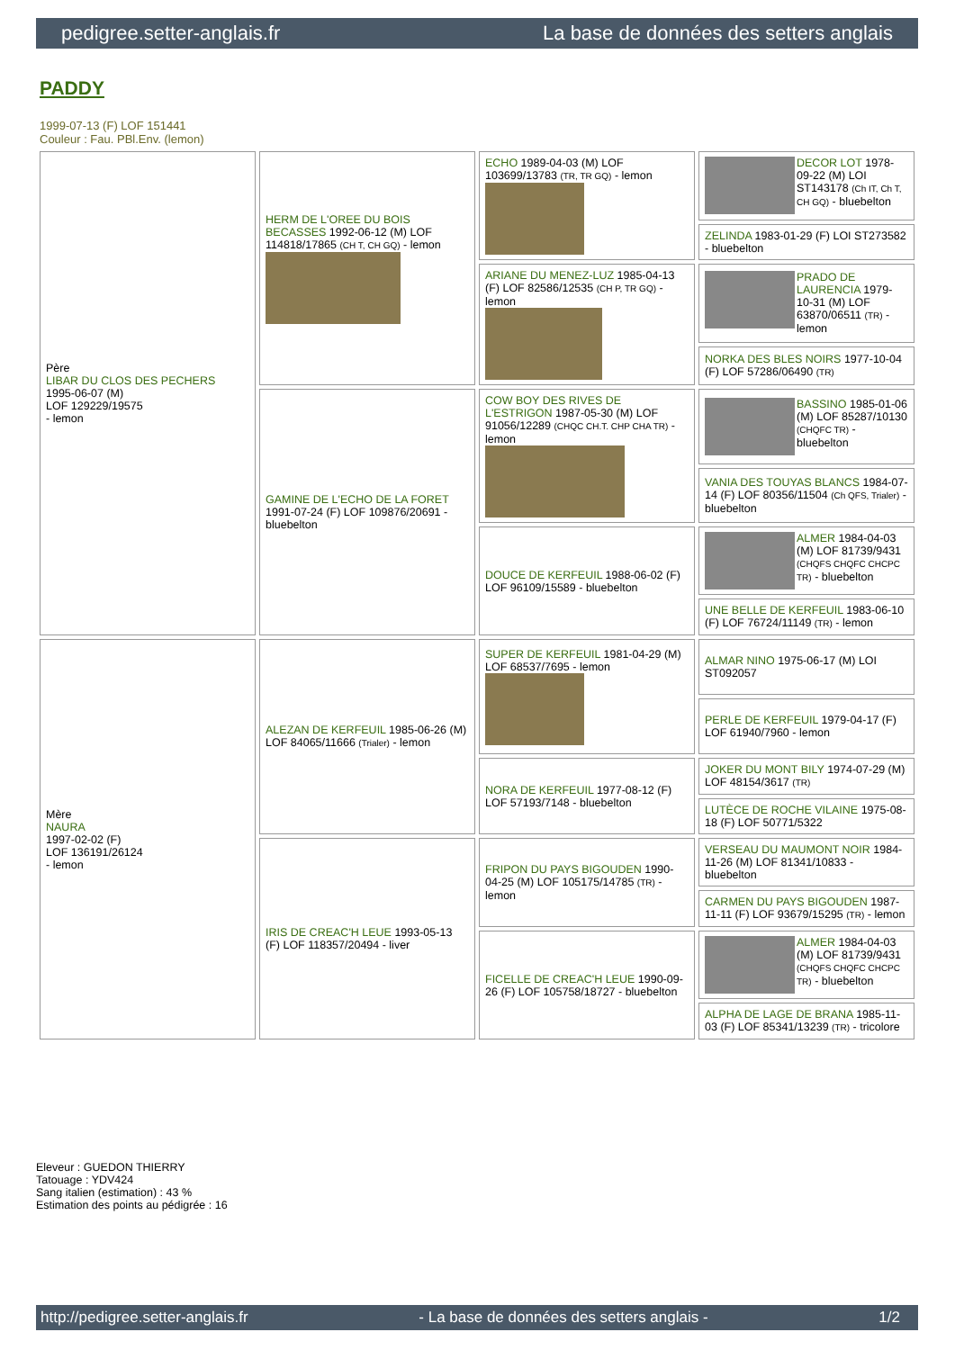pedigree.setter-anglais.fr La base de données des setters anglais
PADDY
1999-07-13 (F) LOF 151441
Couleur : Fau. PBl.Env. (lemon)
| Père LIBAR DU CLOS DES PECHERS 1995-06-07 (M) LOF 129229/19575 - lemon | HERM DE L'OREE DU BOIS BECASSES 1992-06-12 (M) LOF 114818/17865 (CH T, CH GQ) - lemon | ECHO 1989-04-03 (M) LOF 103699/13783 (TR, TR GQ) - lemon | DECOR LOT 1978-09-22 (M) LOI ST143178 (Ch IT, Ch T, CH GQ) - bluebelton |
| | | | ZELINDA 1983-01-29 (F) LOI ST273582 - bluebelton |
| | | ARIANE DU MENEZ-LUZ 1985-04-13 (F) LOF 82586/12535 (CH P, TR GQ) - lemon | PRADO DE LAURENCIA 1979-10-31 (M) LOF 63870/06511 (TR) - lemon |
| | | | NORKA DES BLES NOIRS 1977-10-04 (F) LOF 57286/06490 (TR) |
| | GAMINE DE L'ECHO DE LA FORET 1991-07-24 (F) LOF 109876/20691 - bluebelton | COW BOY DES RIVES DE L'ESTRIGON 1987-05-30 (M) LOF 91056/12289 (CHQC CH.T. CHP CHA TR) - lemon | BASSINO 1985-01-06 (M) LOF 85287/10130 (CHQFC TR) - bluebelton |
| | | | VANIA DES TOUYAS BLANCS 1984-07-14 (F) LOF 80356/11504 (Ch QFS, Trialer) - bluebelton |
| | | DOUCE DE KERFEUIL 1988-06-02 (F) LOF 96109/15589 - bluebelton | ALMER 1984-04-03 (M) LOF 81739/9431 (CHQFS CHQFC CHCPC TR) - bluebelton |
| | | | UNE BELLE DE KERFEUIL 1983-06-10 (F) LOF 76724/11149 (TR) - lemon |
| Mère NAURA 1997-02-02 (F) LOF 136191/26124 - lemon | ALEZAN DE KERFEUIL 1985-06-26 (M) LOF 84065/11666 (Trialer) - lemon | SUPER DE KERFEUIL 1981-04-29 (M) LOF 68537/7695 - lemon | ALMAR NINO 1975-06-17 (M) LOI ST092057 |
| | | | PERLE DE KERFEUIL 1979-04-17 (F) LOF 61940/7960 - lemon |
| | | NORA DE KERFEUIL 1977-08-12 (F) LOF 57193/7148 - bluebelton | JOKER DU MONT BILY 1974-07-29 (M) LOF 48154/3617 (TR) |
| | | | LUTÈCE DE ROCHE VILAINE 1975-08-18 (F) LOF 50771/5322 |
| | IRIS DE CREAC'H LEUE 1993-05-13 (F) LOF 118357/20494 - liver | FRIPON DU PAYS BIGOUDEN 1990-04-25 (M) LOF 105175/14785 (TR) - lemon | VERSEAU DU MAUMONT NOIR 1984-11-26 (M) LOF 81341/10833 - bluebelton |
| | | | CARMEN DU PAYS BIGOUDEN 1987-11-11 (F) LOF 93679/15295 (TR) - lemon |
| | | FICELLE DE CREAC'H LEUE 1990-09-26 (F) LOF 105758/18727 - bluebelton | ALMER 1984-04-03 (M) LOF 81739/9431 (CHQFS CHQFC CHCPC TR) - bluebelton |
| | | | ALPHA DE LAGE DE BRANA 1985-11-03 (F) LOF 85341/13239 (TR) - tricolore |
Eleveur : GUEDON THIERRY
Tatouage : YDV424
Sang italien (estimation) : 43 %
Estimation des points au pédigrée : 16
http://pedigree.setter-anglais.fr - La base de données des setters anglais - 1/2